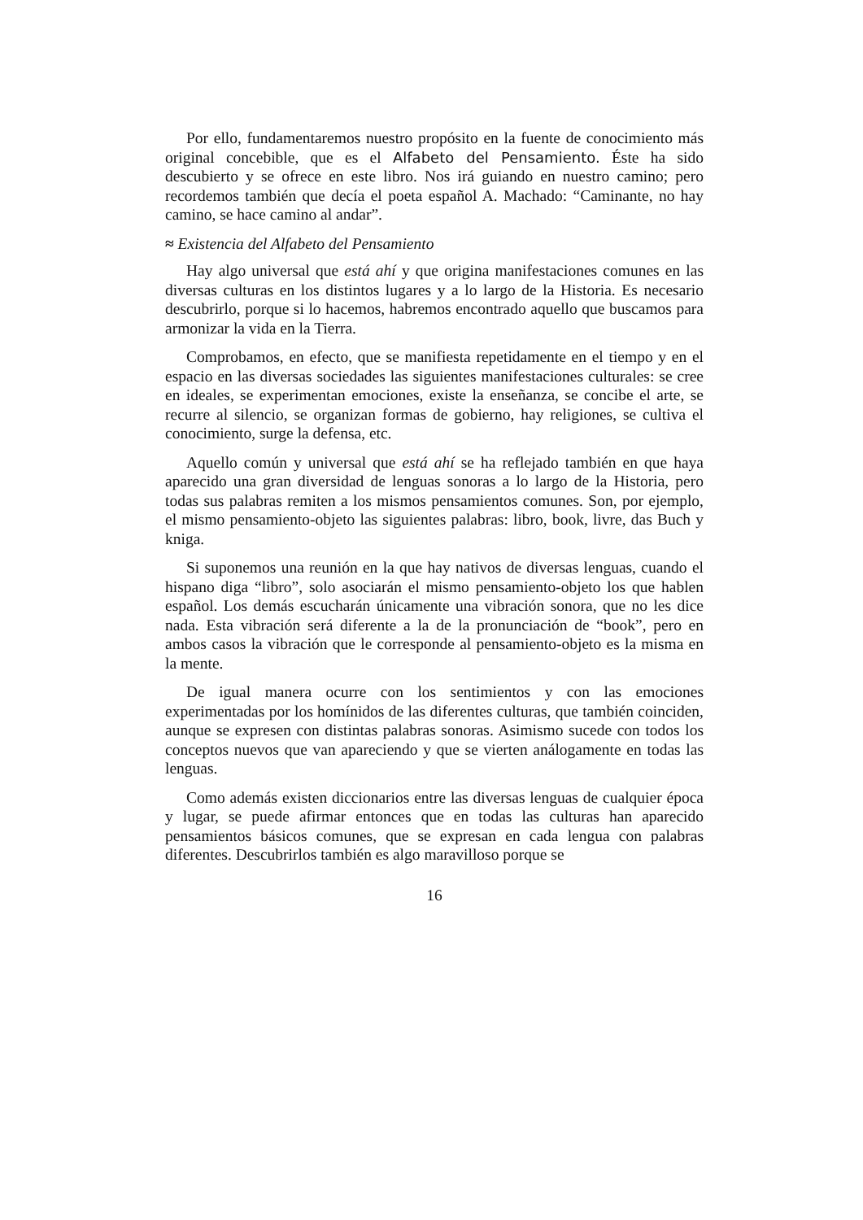Por ello, fundamentaremos nuestro propósito en la fuente de conocimiento más original concebible, que es el Alfabeto del Pensamiento. Éste ha sido descubierto y se ofrece en este libro. Nos irá guiando en nuestro camino; pero recordemos también que decía el poeta español A. Machado: “Caminante, no hay camino, se hace camino al andar”.
≈ Existencia del Alfabeto del Pensamiento
Hay algo universal que está ahí y que origina manifestaciones comunes en las diversas culturas en los distintos lugares y a lo largo de la Historia. Es necesario descubrirlo, porque si lo hacemos, habremos encontrado aquello que buscamos para armonizar la vida en la Tierra.
Comprobamos, en efecto, que se manifiesta repetidamente en el tiempo y en el espacio en las diversas sociedades las siguientes manifestaciones culturales: se cree en ideales, se experimentan emociones, existe la enseñanza, se concibe el arte, se recurre al silencio, se organizan formas de gobierno, hay religiones, se cultiva el conocimiento, surge la defensa, etc.
Aquello común y universal que está ahí se ha reflejado también en que haya aparecido una gran diversidad de lenguas sonoras a lo largo de la Historia, pero todas sus palabras remiten a los mismos pensamientos comunes. Son, por ejemplo, el mismo pensamiento-objeto las siguientes palabras: libro, book, livre, das Buch y kniga.
Si suponemos una reunión en la que hay nativos de diversas lenguas, cuando el hispano diga “libro”, solo asociarán el mismo pensamiento-objeto los que hablen español. Los demás escucharán únicamente una vibración sonora, que no les dice nada. Esta vibración será diferente a la de la pronunciación de “book”, pero en ambos casos la vibración que le corresponde al pensamiento-objeto es la misma en la mente.
De igual manera ocurre con los sentimientos y con las emociones experimentadas por los homínidos de las diferentes culturas, que también coinciden, aunque se expresen con distintas palabras sonoras. Asimismo sucede con todos los conceptos nuevos que van apareciendo y que se vierten análogamente en todas las lenguas.
Como además existen diccionarios entre las diversas lenguas de cualquier época y lugar, se puede afirmar entonces que en todas las culturas han aparecido pensamientos básicos comunes, que se expresan en cada lengua con palabras diferentes. Descubrirlos también es algo maravilloso porque se
16